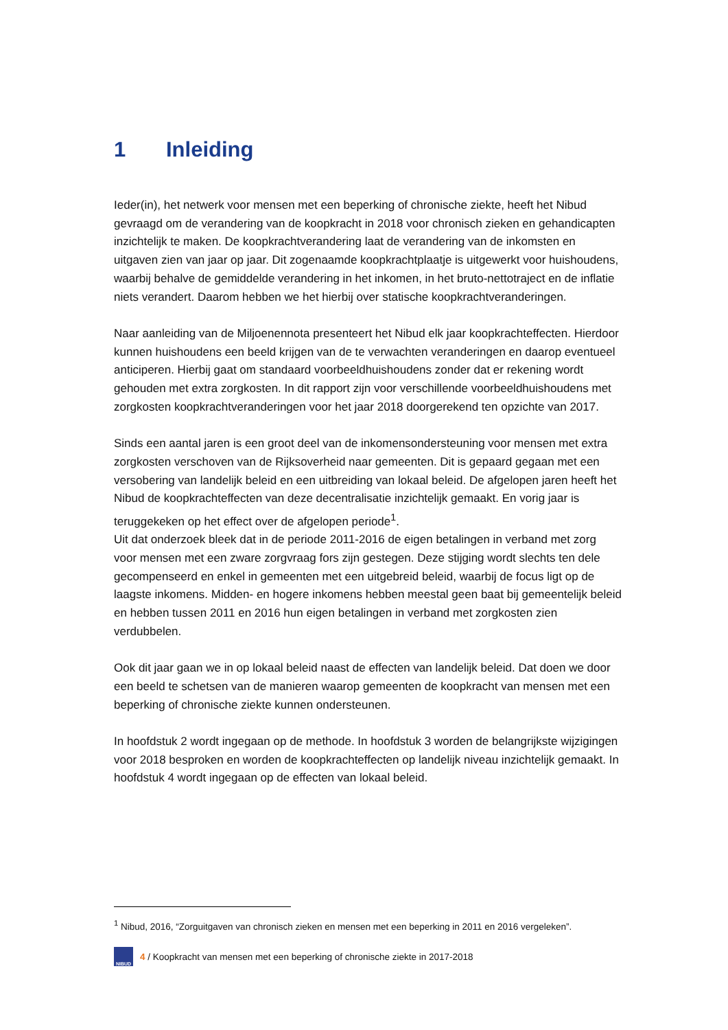1 Inleiding
Ieder(in), het netwerk voor mensen met een beperking of chronische ziekte, heeft het Nibud gevraagd om de verandering van de koopkracht in 2018 voor chronisch zieken en gehandicapten inzichtelijk te maken. De koopkrachtverandering laat de verandering van de inkomsten en uitgaven zien van jaar op jaar. Dit zogenaamde koopkrachtplaatje is uitgewerkt voor huishoudens, waarbij behalve de gemiddelde verandering in het inkomen, in het bruto-nettotraject en de inflatie niets verandert. Daarom hebben we het hierbij over statische koopkrachtveranderingen.
Naar aanleiding van de Miljoenennota presenteert het Nibud elk jaar koopkrachteffecten. Hierdoor kunnen huishoudens een beeld krijgen van de te verwachten veranderingen en daarop eventueel anticiperen. Hierbij gaat om standaard voorbeeldhuishoudens zonder dat er rekening wordt gehouden met extra zorgkosten. In dit rapport zijn voor verschillende voorbeeldhuishoudens met zorgkosten koopkrachtveranderingen voor het jaar 2018 doorgerekend ten opzichte van 2017.
Sinds een aantal jaren is een groot deel van de inkomensondersteuning voor mensen met extra zorgkosten verschoven van de Rijksoverheid naar gemeenten. Dit is gepaard gegaan met een versobering van landelijk beleid en een uitbreiding van lokaal beleid. De afgelopen jaren heeft het Nibud de koopkrachteffecten van deze decentralisatie inzichtelijk gemaakt. En vorig jaar is teruggekeken op het effect over de afgelopen periode<sup>1</sup>.
Uit dat onderzoek bleek dat in de periode 2011-2016 de eigen betalingen in verband met zorg voor mensen met een zware zorgvraag fors zijn gestegen. Deze stijging wordt slechts ten dele gecompenseerd en enkel in gemeenten met een uitgebreid beleid, waarbij de focus ligt op de laagste inkomens. Midden- en hogere inkomens hebben meestal geen baat bij gemeentelijk beleid en hebben tussen 2011 en 2016 hun eigen betalingen in verband met zorgkosten zien verdubbelen.
Ook dit jaar gaan we in op lokaal beleid naast de effecten van landelijk beleid. Dat doen we door een beeld te schetsen van de manieren waarop gemeenten de koopkracht van mensen met een beperking of chronische ziekte kunnen ondersteunen.
In hoofdstuk 2 wordt ingegaan op de methode. In hoofdstuk 3 worden de belangrijkste wijzigingen voor 2018 besproken en worden de koopkrachteffecten op landelijk niveau inzichtelijk gemaakt. In hoofdstuk 4 wordt ingegaan op de effecten van lokaal beleid.
<sup>1</sup> Nibud, 2016, “Zorguitgaven van chronisch zieken en mensen met een beperking in 2011 en 2016 vergeleken”.
NIBUD
4 / Koopkracht van mensen met een beperking of chronische ziekte in 2017-2018